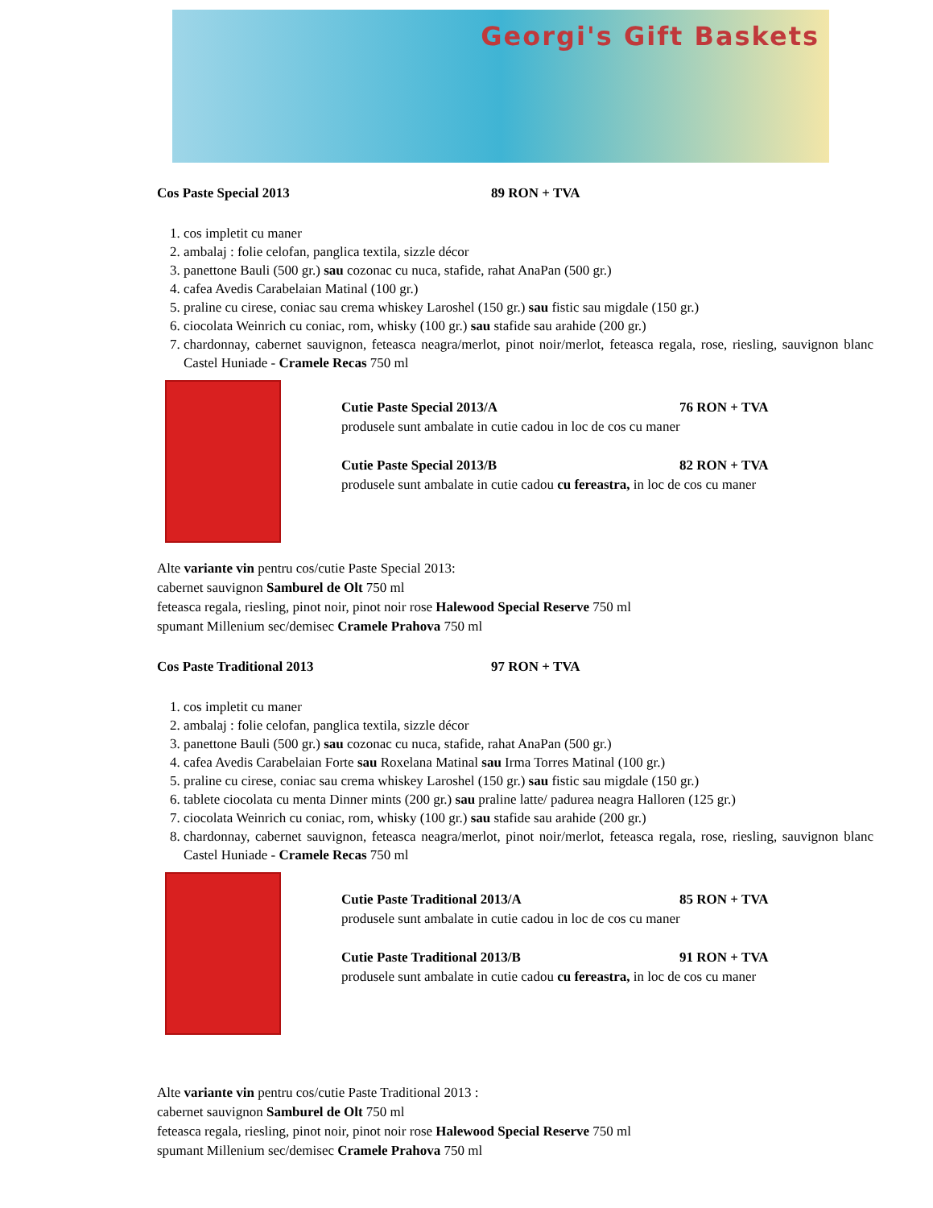Georgi's Gift Baskets
Cos Paste Special 2013 89 RON + TVA
1. cos impletit cu maner
2. ambalaj : folie celofan, panglica textila, sizzle décor
3. panettone Bauli (500 gr.) sau cozonac cu nuca, stafide, rahat AnaPan (500 gr.)
4. cafea Avedis Carabelaian Matinal (100 gr.)
5. praline cu cirese, coniac sau crema whiskey Laroshel (150 gr.) sau fistic sau migdale (150 gr.)
6. ciocolata Weinrich cu coniac, rom, whisky (100 gr.) sau stafide sau arahide (200 gr.)
7. chardonnay, cabernet sauvignon, feteasca neagra/merlot, pinot noir/merlot, feteasca regala, rose, riesling, sauvignon blanc Castel Huniade - Cramele Recas 750 ml
Cutie Paste Special 2013/A 76 RON + TVA
produsele sunt ambalate in cutie cadou in loc de cos cu maner
Cutie Paste Special 2013/B 82 RON + TVA
produsele sunt ambalate in cutie cadou cu fereastra, in loc de cos cu maner
Alte variante vin pentru cos/cutie Paste Special 2013:
cabernet sauvignon Samburel de Olt 750 ml
feteasca regala, riesling, pinot noir, pinot noir rose Halewood Special Reserve 750 ml
spumant Millenium sec/demisec Cramele Prahova 750 ml
Cos Paste Traditional 2013 97 RON + TVA
1. cos impletit cu maner
2. ambalaj : folie celofan, panglica textila, sizzle décor
3. panettone Bauli (500 gr.) sau cozonac cu nuca, stafide, rahat AnaPan (500 gr.)
4. cafea Avedis Carabelaian Forte sau Roxelana Matinal sau Irma Torres Matinal (100 gr.)
5. praline cu cirese, coniac sau crema whiskey Laroshel (150 gr.) sau fistic sau migdale (150 gr.)
6. tablete ciocolata cu menta Dinner mints (200 gr.) sau praline latte/ padurea neagra Halloren (125 gr.)
7. ciocolata Weinrich cu coniac, rom, whisky (100 gr.) sau stafide sau arahide (200 gr.)
8. chardonnay, cabernet sauvignon, feteasca neagra/merlot, pinot noir/merlot, feteasca regala, rose, riesling, sauvignon blanc Castel Huniade - Cramele Recas 750 ml
Cutie Paste Traditional 2013/A 85 RON + TVA
produsele sunt ambalate in cutie cadou in loc de cos cu maner
Cutie Paste Traditional 2013/B 91 RON + TVA
produsele sunt ambalate in cutie cadou cu fereastra, in loc de cos cu maner
Alte variante vin pentru cos/cutie Paste Traditional 2013 :
cabernet sauvignon Samburel de Olt 750 ml
feteasca regala, riesling, pinot noir, pinot noir rose Halewood Special Reserve 750 ml
spumant Millenium sec/demisec Cramele Prahova 750 ml